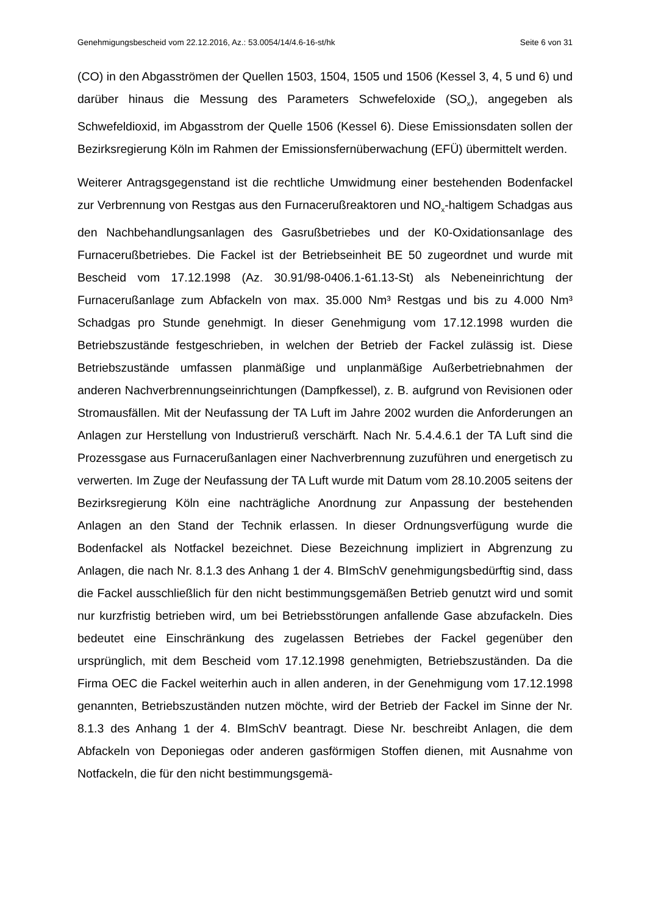Genehmigungsbescheid vom 22.12.2016, Az.: 53.0054/14/4.6-16-st/hk Seite 6 von 31
(CO) in den Abgasströmen der Quellen 1503, 1504, 1505 und 1506 (Kessel 3, 4, 5 und 6) und darüber hinaus die Messung des Parameters Schwefeloxide (SO<sub>x</sub>), angegeben als Schwefeldioxid, im Abgasstrom der Quelle 1506 (Kessel 6). Diese Emissionsdaten sollen der Bezirksregierung Köln im Rahmen der Emissionsfernüberwachung (EFÜ) übermittelt werden.
Weiterer Antragsgegenstand ist die rechtliche Umwidmung einer bestehenden Bodenfackel zur Verbrennung von Restgas aus den Furnacerußreaktoren und NO<sub>x</sub>-haltigem Schadgas aus den Nachbehandlungsanlagen des Gasrußbetriebes und der K0-Oxidationsanlage des Furnacerußbetriebes. Die Fackel ist der Betriebseinheit BE 50 zugeordnet und wurde mit Bescheid vom 17.12.1998 (Az. 30.91/98-0406.1-61.13-St) als Nebeneinrichtung der Furnacerußanlage zum Abfackeln von max. 35.000 Nm³ Restgas und bis zu 4.000 Nm³ Schadgas pro Stunde genehmigt. In dieser Genehmigung vom 17.12.1998 wurden die Betriebszustände festgeschrieben, in welchen der Betrieb der Fackel zulässig ist. Diese Betriebszustände umfassen planmäßige und unplanmäßige Außerbetriebnahmen der anderen Nachverbrennungseinrichtungen (Dampfkessel), z. B. aufgrund von Revisionen oder Stromausfällen. Mit der Neufassung der TA Luft im Jahre 2002 wurden die Anforderungen an Anlagen zur Herstellung von Industrieruß verschärft. Nach Nr. 5.4.4.6.1 der TA Luft sind die Prozessgase aus Furnacerußanlagen einer Nachverbrennung zuzuführen und energetisch zu verwerten. Im Zuge der Neufassung der TA Luft wurde mit Datum vom 28.10.2005 seitens der Bezirksregierung Köln eine nachträgliche Anordnung zur Anpassung der bestehenden Anlagen an den Stand der Technik erlassen. In dieser Ordnungsverfügung wurde die Bodenfackel als Notfackel bezeichnet. Diese Bezeichnung impliziert in Abgrenzung zu Anlagen, die nach Nr. 8.1.3 des Anhang 1 der 4. BImSchV genehmigungsbedürftig sind, dass die Fackel ausschließlich für den nicht bestimmungsgemäßen Betrieb genutzt wird und somit nur kurzfristig betrieben wird, um bei Betriebsstörungen anfallende Gase abzufackeln. Dies bedeutet eine Einschränkung des zugelassen Betriebes der Fackel gegenüber den ursprünglich, mit dem Bescheid vom 17.12.1998 genehmigten, Betriebszuständen. Da die Firma OEC die Fackel weiterhin auch in allen anderen, in der Genehmigung vom 17.12.1998 genannten, Betriebszuständen nutzen möchte, wird der Betrieb der Fackel im Sinne der Nr. 8.1.3 des Anhang 1 der 4. BImSchV beantragt. Diese Nr. beschreibt Anlagen, die dem Abfackeln von Deponiegas oder anderen gasförmigen Stoffen dienen, mit Ausnahme von Notfackeln, die für den nicht bestimmungsgemä-